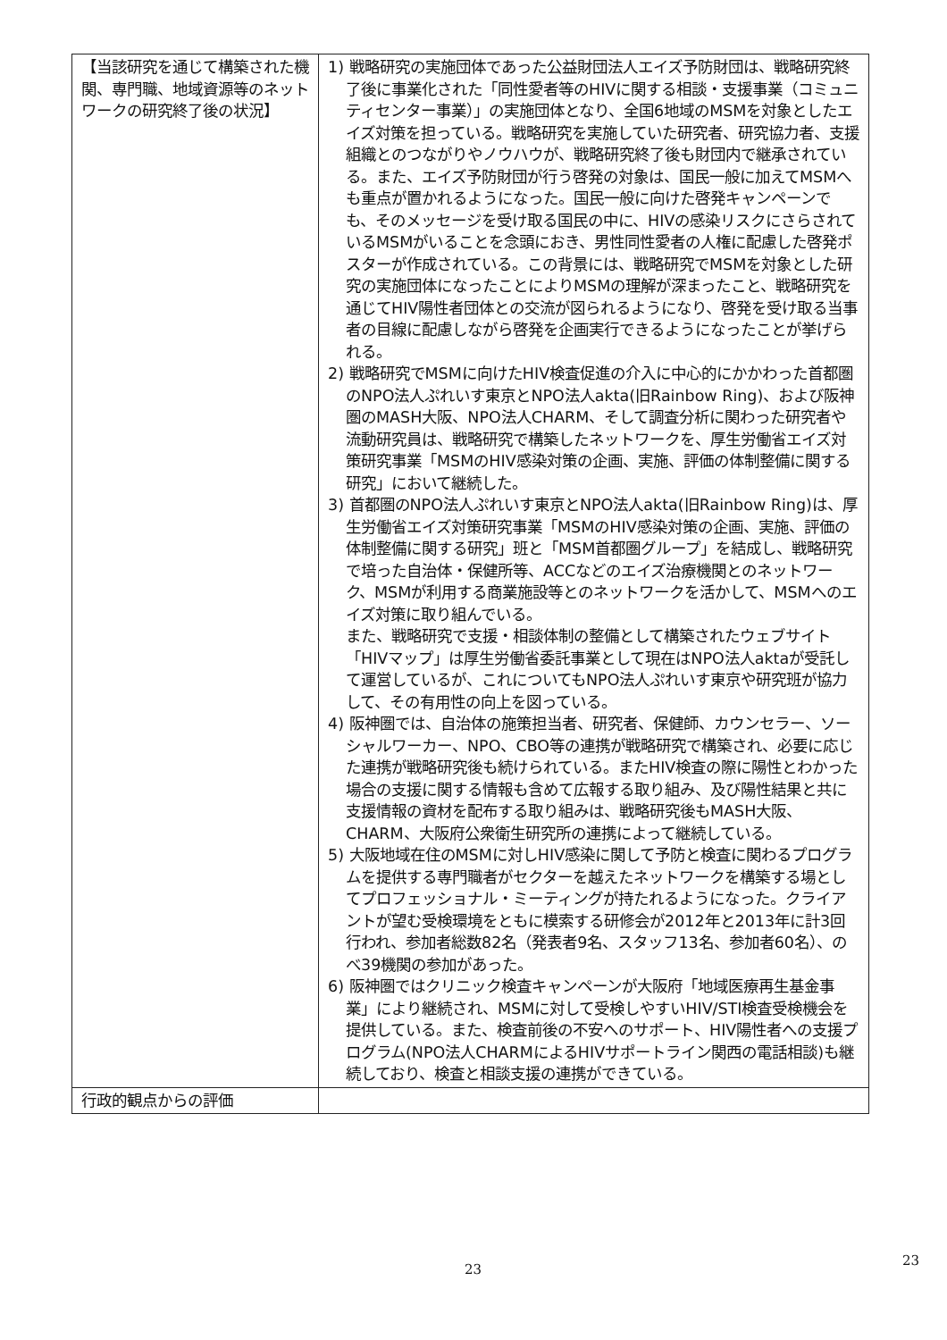| 【当該研究を通じて構築された機関、専門職、地域資源等のネットワークの研究終了後の状況】 | 1) 戦略研究の実施団体であった公益財団法人エイズ予防財団は、戦略研究終了後に事業化された「同性愛者等のHIVに関する相談・支援事業（コミュニティセンター事業）」の実施団体となり、全国6地域のMSMを対象としたエイズ対策を担っている。戦略研究を実施していた研究者、研究協力者、支援組織とのつながりやノウハウが、戦略研究終了後も財団内で継承されている。また、エイズ予防財団が行う啓発の対象は、国民一般に加えてMSMへも重点が置かれるようになった。国民一般に向けた啓発キャンペーンでも、そのメッセージを受け取る国民の中に、HIVの感染リスクにさらされているMSMがいることを念頭におき、男性同性愛者の人権に配慮した啓発ポスターが作成されている。この背景には、戦略研究でMSMを対象とした研究の実施団体になったことによりMSMの理解が深まったこと、戦略研究を通じてHIV陽性者団体との交流が図られるようになり、啓発を受け取る当事者の目線に配慮しながら啓発を企画実行できるようになったことが挙げられる。 2) 戦略研究でMSMに向けたHIV検査促進の介入に中心的にかかわった首都圏のNPO法人ぷれいす東京とNPO法人akta(旧Rainbow Ring)、および阪神圏のMASH大阪、NPO法人CHARM、そして調査分析に関わった研究者や流動研究員は、戦略研究で構築したネットワークを、厚生労働省エイズ対策研究事業「MSMのHIV感染対策の企画、実施、評価の体制整備に関する研究」において継続した。 3) 首都圏のNPO法人ぷれいす東京とNPO法人akta(旧Rainbow Ring)は、厚生労働省エイズ対策研究事業「MSMのHIV感染対策の企画、実施、評価の体制整備に関する研究」班と「MSM首都圏グループ」を結成し、戦略研究で培った自治体・保健所等、ACCなどのエイズ治療機関とのネットワーク、MSMが利用する商業施設等とのネットワークを活かして、MSMへのエイズ対策に取り組んでいる。 また、戦略研究で支援・相談体制の整備として構築されたウェブサイト「HIVマップ」は厚生労働省委託事業として現在はNPO法人aktaが受託して運営しているが、これについてもNPO法人ぷれいす東京や研究班が協力して、その有用性の向上を図っている。 4) 阪神圏では、自治体の施策担当者、研究者、保健師、カウンセラー、ソーシャルワーカー、NPO、CBO等の連携が戦略研究で構築され、必要に応じた連携が戦略研究後も続けられている。またHIV検査の際に陽性とわかった場合の支援に関する情報も含めて広報する取り組み、及び陽性結果と共に支援情報の資材を配布する取り組みは、戦略研究後もMASH大阪、CHARM、大阪府公衆衛生研究所の連携によって継続している。 5) 大阪地域在住のMSMに対しHIV感染に関して予防と検査に関わるプログラムを提供する専門職者がセクターを越えたネットワークを構築する場としてプロフェッショナル・ミーティングが持たれるようになった。クライアントが望む受検環境をともに模索する研修会が2012年と2013年に計3回行われ、参加者総数82名（発表者9名、スタッフ13名、参加者60名）、のべ39機関の参加があった。 6) 阪神圏ではクリニック検査キャンペーンが大阪府「地域医療再生基金事業」により継続され、MSMに対して受検しやすいHIV/STI検査受検機会を提供している。また、検査前後の不安へのサポート、HIV陽性者への支援プログラム(NPO法人CHARMによるHIVサポートライン関西の電話相談)も継続しており、検査と相談支援の連携ができている。 |
| 行政的観点からの評価 | |
23
23